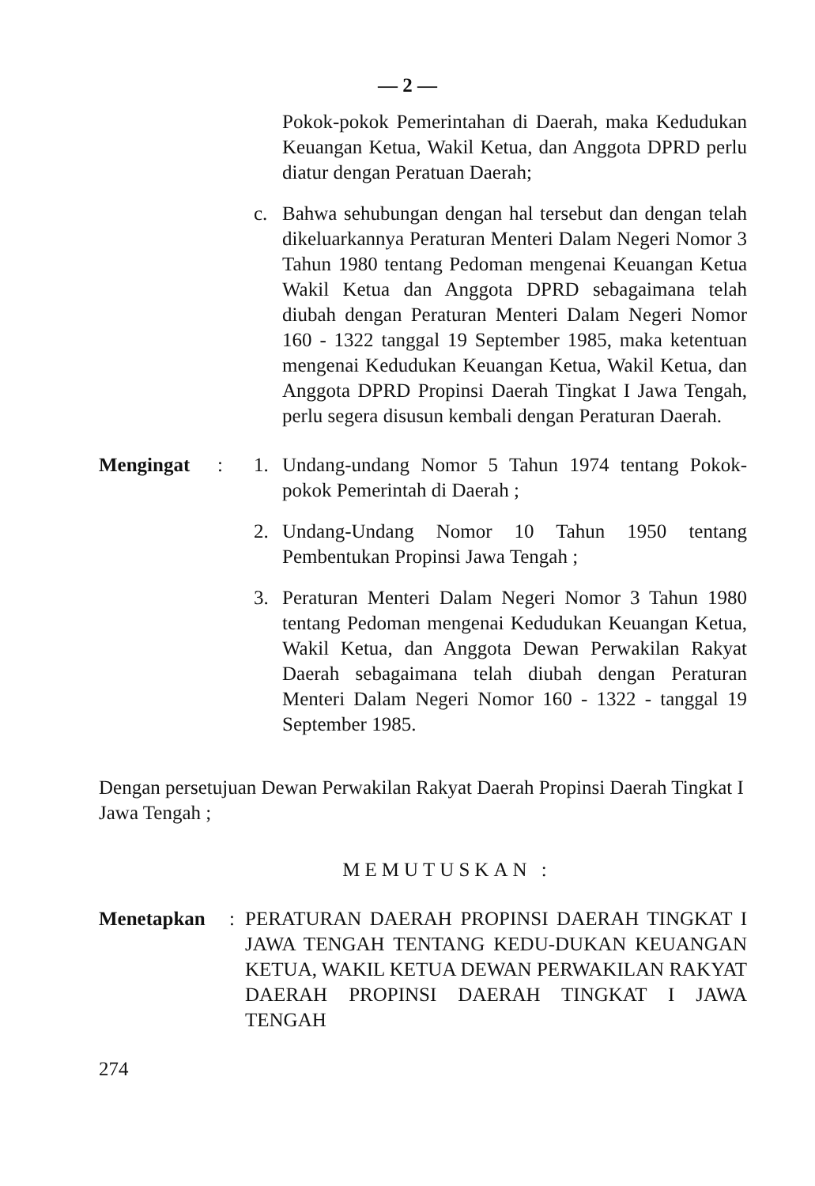— 2 —
Pokok-pokok Pemerintahan di Daerah, maka Kedudukan Keuangan Ketua, Wakil Ketua, dan Anggota DPRD perlu diatur dengan Peratuan Daerah;
c. Bahwa sehubungan dengan hal tersebut dan dengan telah dikeluarkannya Peraturan Menteri Dalam Negeri Nomor 3 Tahun 1980 tentang Pedoman mengenai Keuangan Ketua Wakil Ketua dan Anggota DPRD sebagaimana telah diubah dengan Peraturan Menteri Dalam Negeri Nomor 160 - 1322 tanggal 19 September 1985, maka ketentuan mengenai Kedudukan Keuangan Ketua, Wakil Ketua, dan Anggota DPRD Propinsi Daerah Tingkat I Jawa Tengah, perlu segera disusun kembali dengan Peraturan Daerah.
Mengingat : 1. Undang-undang Nomor 5 Tahun 1974 tentang Pokok-pokok Pemerintah di Daerah ;
2. Undang-Undang Nomor 10 Tahun 1950 tentang Pembentukan Propinsi Jawa Tengah ;
3. Peraturan Menteri Dalam Negeri Nomor 3 Tahun 1980 tentang Pedoman mengenai Kedudukan Keuangan Ketua, Wakil Ketua, dan Anggota Dewan Perwakilan Rakyat Daerah sebagaimana telah diubah dengan Peraturan Menteri Dalam Negeri Nomor 160 - 1322 - tanggal 19 September 1985.
Dengan persetujuan Dewan Perwakilan Rakyat Daerah Propinsi Daerah Tingkat I Jawa Tengah ;
MEMUTUSKAN :
Menetapkan : PERATURAN DAERAH PROPINSI DAERAH TINGKAT I JAWA TENGAH TENTANG KEDU-DUKAN KEUANGAN KETUA, WAKIL KETUA DEWAN PERWAKILAN RAKYAT DAERAH PROPINSI DAERAH TINGKAT I JAWA TENGAH
274